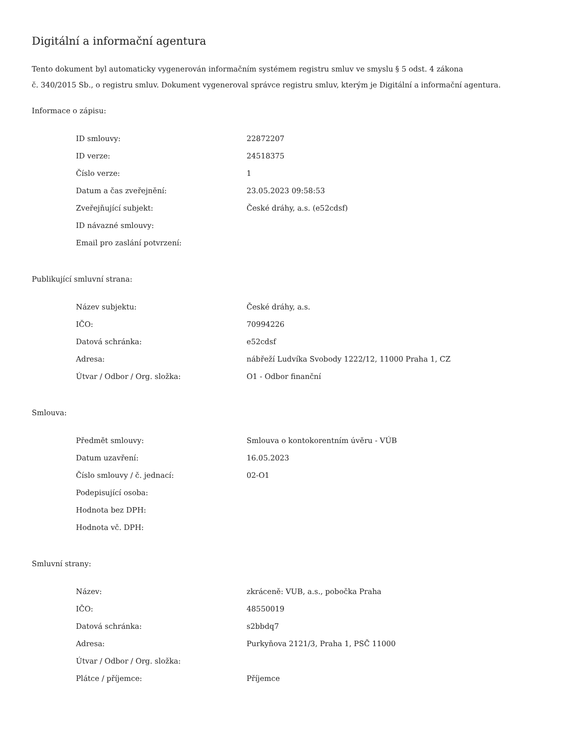Digitální a informační agentura
Tento dokument byl automaticky vygenerován informačním systémem registru smluv ve smyslu § 5 odst. 4 zákona
č. 340/2015 Sb., o registru smluv. Dokument vygeneroval správce registru smluv, kterým je Digitální a informační agentura.
Informace o zápisu:
| ID smlouvy: | 22872207 |
| ID verze: | 24518375 |
| Číslo verze: | 1 |
| Datum a čas zveřejnění: | 23.05.2023 09:58:53 |
| Zveřejňující subjekt: | České dráhy, a.s. (e52cdsf) |
| ID návazné smlouvy: | |
| Email pro zaslání potvrzení: | |
Publikující smluvní strana:
| Název subjektu: | České dráhy, a.s. |
| IČO: | 70994226 |
| Datová schránka: | e52cdsf |
| Adresa: | nábřeží Ludvíka Svobody 1222/12, 11000 Praha 1, CZ |
| Útvar / Odbor / Org. složka: | O1 - Odbor finanční |
Smlouva:
| Předmět smlouvy: | Smlouva o kontokorentním úvěru - VÚB |
| Datum uzavření: | 16.05.2023 |
| Číslo smlouvy / č. jednací: | 02-O1 |
| Podepisující osoba: | |
| Hodnota bez DPH: | |
| Hodnota vč. DPH: | |
Smluvní strany:
| Název: | zkráceně: VUB, a.s., pobočka Praha |
| IČO: | 48550019 |
| Datová schránka: | s2bbdq7 |
| Adresa: | Purkyňova 2121/3, Praha 1, PSČ 11000 |
| Útvar / Odbor / Org. složka: | |
| Plátce / příjemce: | Příjemce |